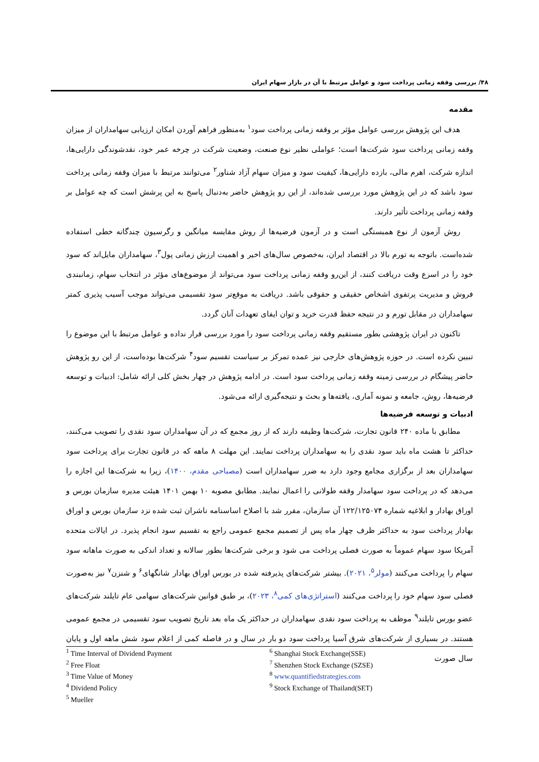۴۸/ بررسی وقفه زمانی پرداخت سود و عوامل مرتبط با آن در بازار سهام ایران
مقدمه
هدف این پژوهش بررسی عوامل مؤثر بر وقفه زمانی پرداخت سود<sup>۱</sup> به‌منظور فراهم آوردن امکان ارزیابی سهامداران از میزان وقفه زمانی پرداخت سود شرکت‌ها است؛ عواملی نظیر نوع صنعت، وضعیت شرکت در چرخه عمر خود، نقدشوندگی دارایی‌ها، اندازه شرکت، اهرم مالی، بازده دارایی‌ها، کیفیت سود و میزان سهام آزاد شناور<sup>۲</sup> می‌توانند مرتبط با میزان وقفه زمانی پرداخت سود باشد که در این پژوهش مورد بررسی شده‌اند، از این رو پژوهش حاضر به‌دنبال پاسخ به این پرشش است که چه عوامل بر وقفه زمانی پرداخت تأثیر دارند.
روش آزمون از نوع همبستگی است و در آزمون فرضیه‌ها از روش مقایسه میانگین و رگرسیون چندگانه خطی استفاده شده‌است. باتوجه به تورم بالا در اقتصاد ایران، به‌خصوص سال‌های اخیر و اهمیت ارزش زمانی پول<sup>۳</sup>، سهامداران مایل‌اند که سود خود را در اسرع وقت دریافت کنند، از این‌رو وقفه زمانی پرداخت سود می‌تواند از موضوع‌های مؤثر در انتخاب سهام، زمانبندی فروش و مدیریت پرتفوی اشخاص حقیقی و حقوقی باشد. دریافت به موقع‌تر سود تقسیمی می‌تواند موجب آسیب پذیری کمتر سهامداران در مقابل تورم و در نتیجه حفظ قدرت خرید و توان ایفای تعهدات آنان گردد.
تاکنون در ایران پژوهشی بطور مستقیم وقفه زمانی پرداخت سود را مورد بررسی قرار نداده و عوامل مرتبط با این موضوع را تبیین نکرده است. در حوزه پژوهش‌های خارجی نیز عمده تمرکز بر سیاست تقسیم سود<sup>۴</sup> شرکت‌ها بوده‌است، از این رو پژوهش حاضر پیشگام در بررسی زمینه وقفه زمانی پرداخت سود است. در ادامه پژوهش در چهار بخش کلی ارائه شامل: ادبیات و توسعه فرضیه‌ها، روش، جامعه و نمونه آماری، یافته‌ها و بحث و نتیجه‌گیری ارائه می‌شود.
ادبیات و توسعه فرضیه‌ها
مطابق با ماده ۲۴۰ قانون تجارت، شرکت‌ها وظیفه دارند که از روز مجمع که در آن سهامداران سود نقدی را تصویب می‌کنند، حداکثر تا هشت ماه باید سود نقدی را به سهامداران پرداخت نمایند. این مهلت ۸ ماهه که در قانون تجارت برای پرداخت سود سهامداران بعد از برگزاری مجامع وجود دارد به ضرر سهامداران است (مصباحی مقدم، ۱۴۰۰)، زیرا به شرکت‌ها این اجازه را می‌دهد که در پرداخت سود سهامدار وقفه طولانی را اعمال نمایند. مطابق مصوبه ۱۰ بهمن ۱۴۰۱ هیئت مدیره سازمان بورس و اوراق بهادار و ابلاغیه شماره ۱۲۲/۱۲۵۰۷۴ آن سازمان، مقرر شد با اصلاح اساسنامه ناشران ثبت شده نزد سازمان بورس و اوراق بهادار پرداخت سود به حداکثر ظرف چهار ماه پس از تصمیم مجمع عمومی راجع به تقسیم سود انجام پذیرد. در ایالات متحده آمریکا سود سهام عموماً به صورت فصلی پرداخت می شود و برخی شرکت‌ها بطور سالانه و تعداد اندکی به صورت ماهانه سود سهام را پرداخت می‌کنند (مولر<sup>۵</sup>، ۲۰۲۱). بیشتر شرکت‌های پذیرفته شده در بورس اوراق بهادار شانگهای<sup>۶</sup> و شنزن<sup>۷</sup> نیز به‌صورت فصلی سود سهام خود را پرداخت می‌کنند (استراتژی‌های کمی<sup>۸</sup>، ۲۰۲۳)، بر طبق قوانین شرکت‌های سهامی عام تایلند شرکت‌های عضو بورس تایلند<sup>۹</sup> موظف به پرداخت سود نقدی سهامداران در حداکثر یک ماه بعد تاریخ تصویب سود تقسیمی در مجمع عمومی هستند. در بسیاری از شرکت‌های شرق آسیا پرداخت سود دو بار در سال و در فاصله کمی از اعلام سود شش ماهه اول و پایان سال صورت
<sup>1</sup> Time Interval of Dividend Payment
<sup>2</sup> Free Float
<sup>3</sup> Time Value of Money
<sup>4</sup> Dividend Policy
<sup>5</sup> Mueller
<sup>6</sup> Shanghai Stock Exchange(SSE)
<sup>7</sup> Shenzhen Stock Exchange (SZSE)
<sup>8</sup> www.quantifiedstrategies.com
<sup>9</sup> Stock Exchange of Thailand(SET)